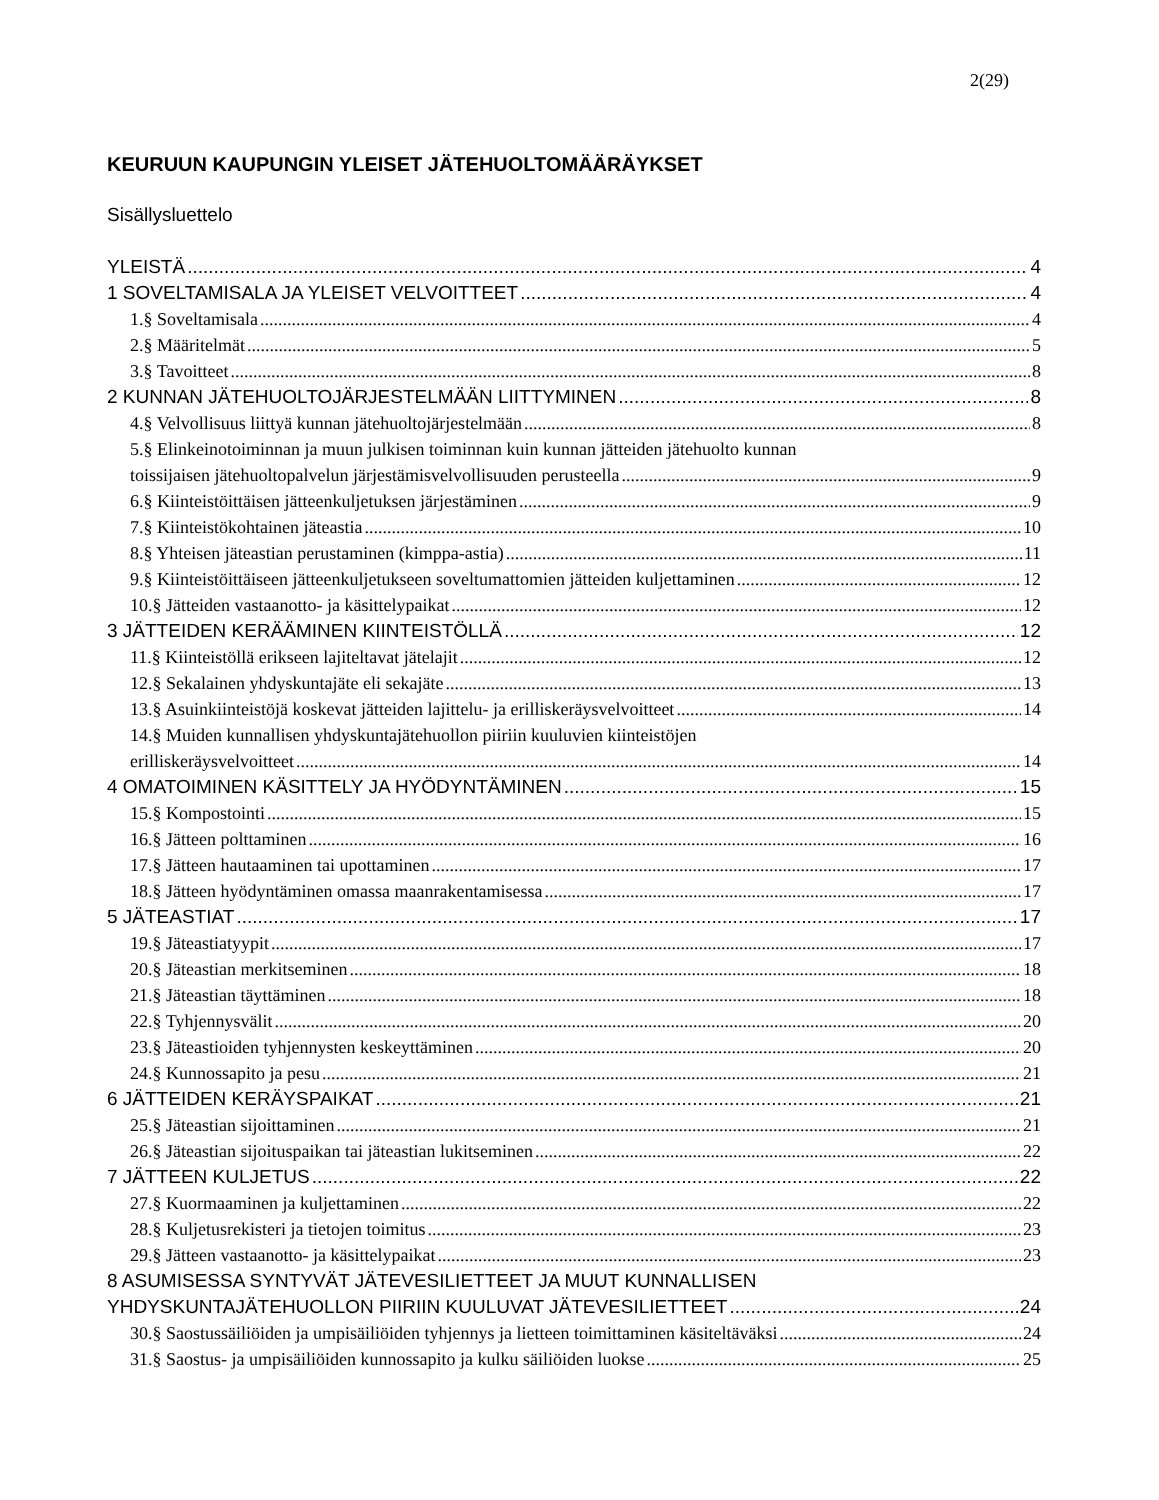2(29)
KEURUUN KAUPUNGIN YLEISET JÄTEHUOLTOMÄÄRÄYKSET
Sisällysluettelo
YLEISTÄ 4
1 SOVELTAMISALA JA YLEISET VELVOITTEET 4
1.§ Soveltamisala 4
2.§ Määritelmät 5
3.§ Tavoitteet 8
2 KUNNAN JÄTEHUOLTOJÄRJESTELMÄÄN LIITTYMINEN 8
4.§ Velvollisuus liittyä kunnan jätehuoltojärjestelmään 8
5.§ Elinkeinotoiminnan ja muun julkisen toiminnan kuin kunnan jätteiden jätehuolto kunnan
toissijaisen jätehuoltopalvelun järjestämisvelvollisuuden perusteella 9
6.§ Kiinteistöittäisen jätteenkuljetuksen järjestäminen 9
7.§ Kiinteistökohtainen jäteastia 10
8.§ Yhteisen jäteastian perustaminen (kimppa-astia) 11
9.§ Kiinteistöittäiseen jätteenkuljetukseen soveltumattomien jätteiden kuljettaminen 12
10.§ Jätteiden vastaanotto- ja käsittelypaikat 12
3 JÄTTEIDEN KERÄÄMINEN KIINTEISTÖLLÄ 12
11.§ Kiinteistöllä erikseen lajiteltavat jätelajit 12
12.§ Sekalainen yhdyskuntajäte eli sekajäte 13
13.§ Asuinkiinteistöjä koskevat jätteiden lajittelu- ja erilliskeräysvelvoitteet 14
14.§ Muiden kunnallisen yhdyskuntajätehuollon piiriin kuuluvien kiinteistöjen
erilliskeräysvelvoitteet 14
4 OMATOIMINEN KÄSITTELY JA HYÖDYNTÄMINEN 15
15.§ Kompostointi 15
16.§ Jätteen polttaminen 16
17.§ Jätteen hautaaminen tai upottaminen 17
18.§ Jätteen hyödyntäminen omassa maanrakentamisessa 17
5 JÄTEASTIAT 17
19.§ Jäteastiatyypit 17
20.§ Jäteastian merkitseminen 18
21.§ Jäteastian täyttäminen 18
22.§ Tyhjennysvälit 20
23.§ Jäteastioiden tyhjennysten keskeyttäminen 20
24.§ Kunnossapito ja pesu 21
6 JÄTTEIDEN KERÄYSPAIKAT 21
25.§ Jäteastian sijoittaminen 21
26.§ Jäteastian sijoituspaikan tai jäteastian lukitseminen 22
7 JÄTTEEN KULJETUS 22
27.§ Kuormaaminen ja kuljettaminen 22
28.§ Kuljetusrekisteri ja tietojen toimitus 23
29.§ Jätteen vastaanotto- ja käsittelypaikat 23
8 ASUMISESSA SYNTYVÄT JÄTEVESILIETTEET JA MUUT KUNNALLISEN
YHDYSKUNTAJÄTEHUOLLON PIIRIIN KUULUVAT JÄTEVESILIETTEET 24
30.§ Saostussäiliöiden ja umpisäiliöiden tyhjennys ja lietteen toimittaminen käsiteltäväksi 24
31.§ Saostus- ja umpisäiliöiden kunnossapito ja kulku säiliöiden luokse 25